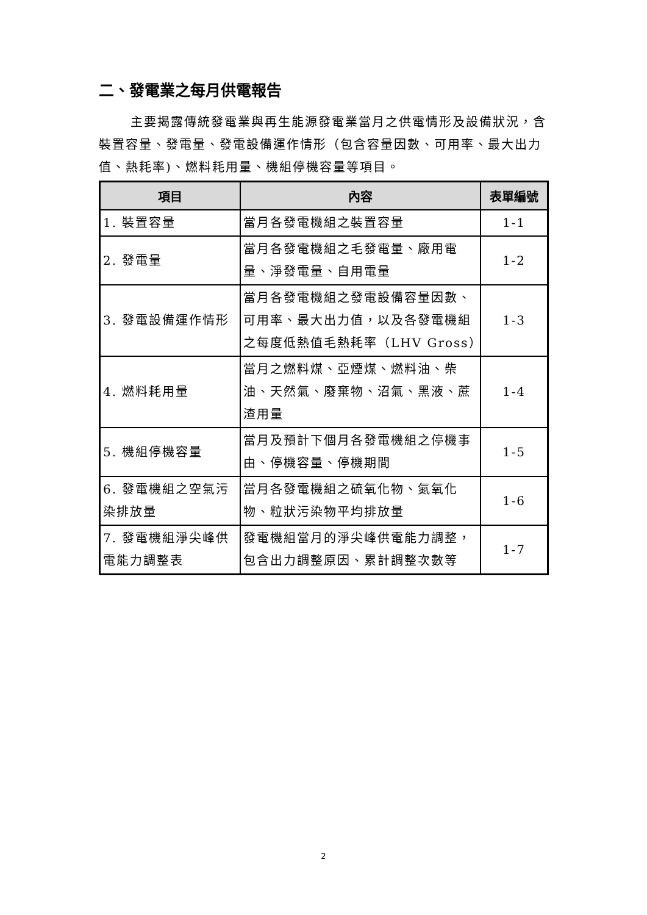二、發電業之每月供電報告
主要揭露傳統發電業與再生能源發電業當月之供電情形及設備狀況，含裝置容量、發電量、發電設備運作情形（包含容量因數、可用率、最大出力值、熱耗率)、燃料耗用量、機組停機容量等項目。
| 項目 | 內容 | 表單編號 |
| --- | --- | --- |
| 1. 裝置容量 | 當月各發電機組之裝置容量 | 1-1 |
| 2. 發電量 | 當月各發電機組之毛發電量、廠用電量、淨發電量、自用電量 | 1-2 |
| 3. 發電設備運作情形 | 當月各發電機組之發電設備容量因數、可用率、最大出力值，以及各發電機組之每度低熱值毛熱耗率（LHV Gross） | 1-3 |
| 4. 燃料耗用量 | 當月之燃料煤、亞煙煤、燃料油、柴油、天然氣、廢棄物、沼氣、黑液、蔗渣用量 | 1-4 |
| 5. 機組停機容量 | 當月及預計下個月各發電機組之停機事由、停機容量、停機期間 | 1-5 |
| 6. 發電機組之空氣污染排放量 | 當月各發電機組之硫氧化物、氮氧化物、粒狀污染物平均排放量 | 1-6 |
| 7. 發電機組淨尖峰供電能力調整表 | 發電機組當月的淨尖峰供電能力調整，包含出力調整原因、累計調整次數等 | 1-7 |
2